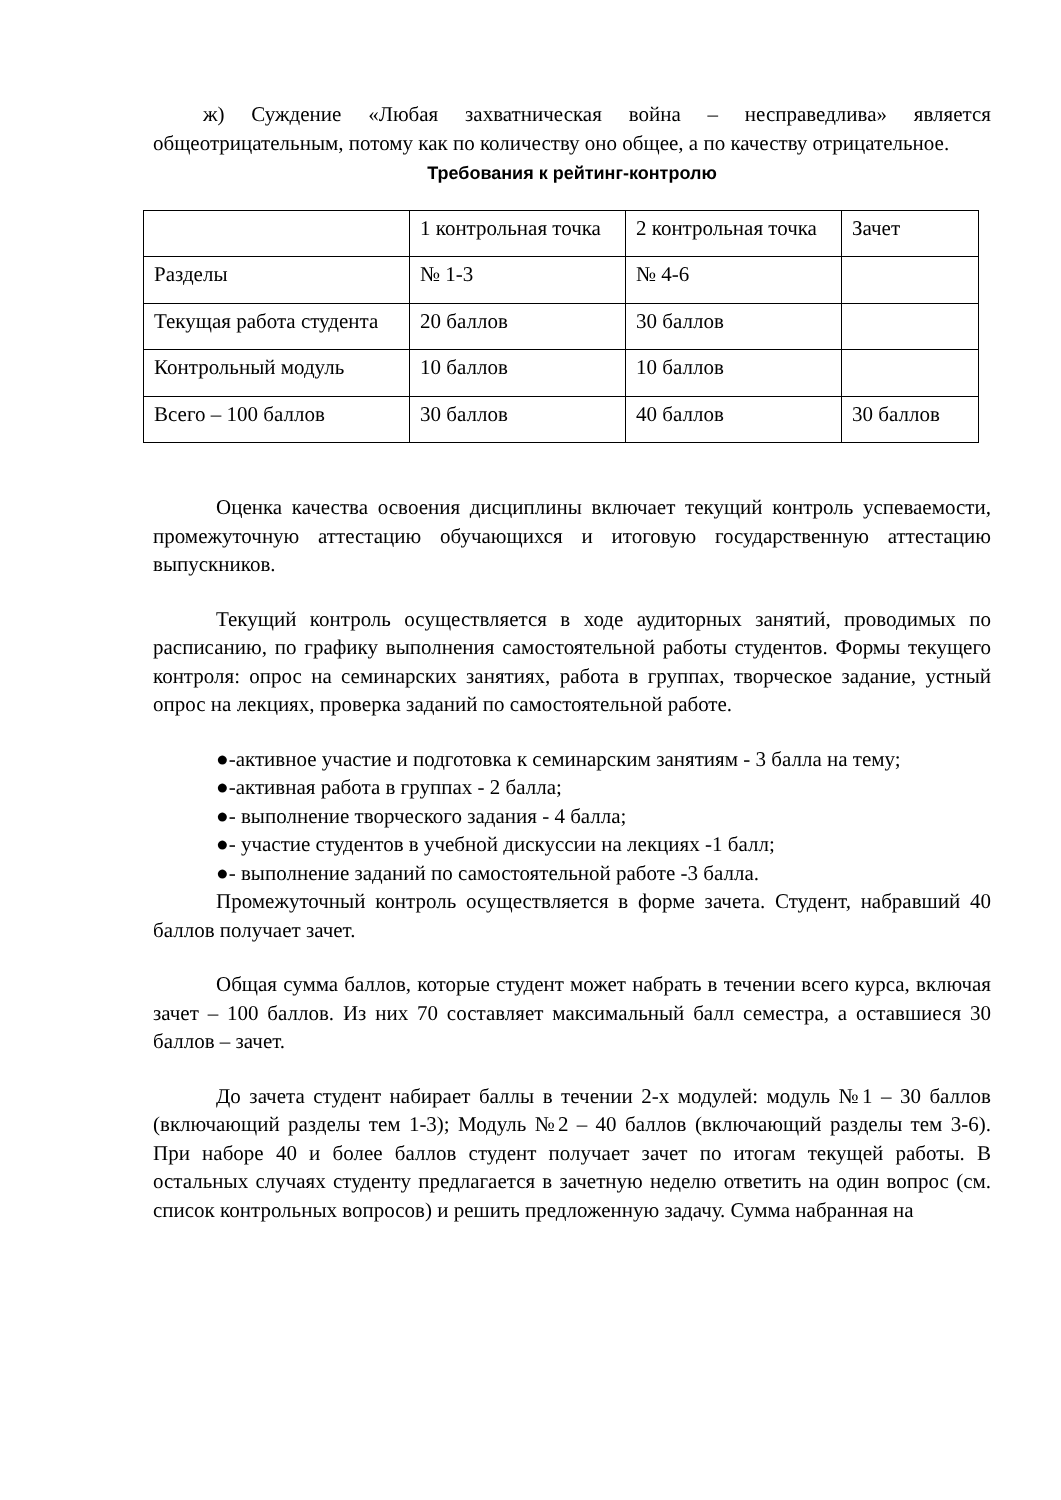ж) Суждение «Любая захватническая война – несправедлива» является общеотрицательным, потому как по количеству оно общее, а по качеству отрицательное.
Требования к рейтинг-контролю
| | 1 контрольная точка | 2 контрольная точка | Зачет |
| Разделы | № 1-3 | № 4-6 | |
| Текущая работа студента | 20 баллов | 30 баллов | |
| Контрольный модуль | 10 баллов | 10 баллов | |
| Всего – 100 баллов | 30 баллов | 40 баллов | 30 баллов |
Оценка качества освоения дисциплины включает текущий контроль успеваемости, промежуточную аттестацию обучающихся и итоговую государственную аттестацию выпускников.
Текущий контроль осуществляется в ходе аудиторных занятий, проводимых по расписанию, по графику выполнения самостоятельной работы студентов. Формы текущего контроля: опрос на семинарских занятиях, работа в группах, творческое задание, устный опрос на лекциях, проверка заданий по самостоятельной работе.
●-активное участие и подготовка к семинарским занятиям - 3 балла на тему;
●-активная работа в группах - 2 балла;
●- выполнение творческого задания - 4 балла;
●- участие студентов в учебной дискуссии на лекциях -1 балл;
●- выполнение заданий по самостоятельной работе -3 балла.
Промежуточный контроль осуществляется в форме зачета. Студент, набравший 40 баллов получает зачет.
Общая сумма баллов, которые студент может набрать в течении всего курса, включая зачет – 100 баллов. Из них 70 составляет максимальный балл семестра, а оставшиеся 30 баллов – зачет.
До зачета студент набирает баллы в течении 2-х модулей: модуль №1 – 30 баллов (включающий разделы тем 1-3); Модуль №2 – 40 баллов (включающий разделы тем 3-6). При наборе 40 и более баллов студент получает зачет по итогам текущей работы. В остальных случаях студенту предлагается в зачетную неделю ответить на один вопрос (см. список контрольных вопросов) и решить предложенную задачу. Сумма набранная на